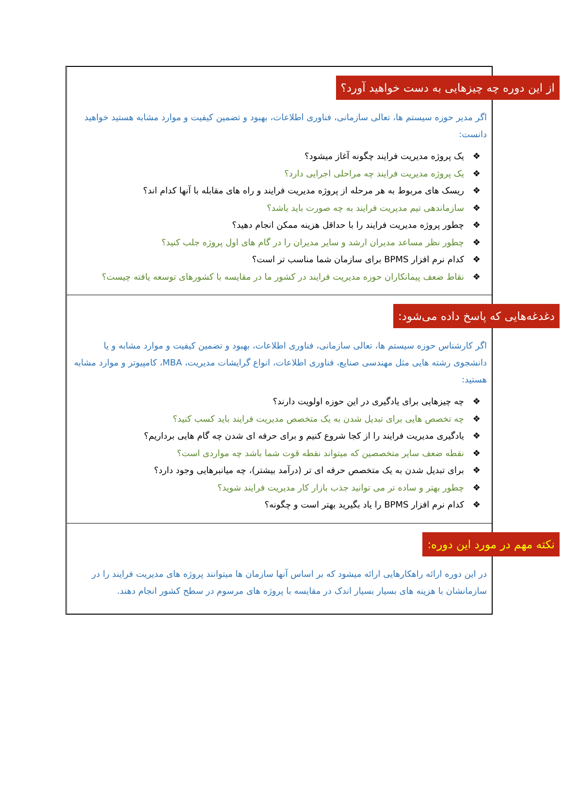از این دوره چه چیزهایی به دست خواهید آورد؟
اگر مدیر حوزه سیستم ها، تعالی سازمانی، فناوری اطلاعات، بهبود و تضمین کیفیت و موارد مشابه هستید خواهید دانست:
❖ یک پروژه مدیریت فرایند چگونه آغاز میشود؟
❖ یک پروژه مدیریت فرایند چه مراحلی اجرایی دارد؟
❖ ریسک های مربوط به هر مرحله از پروژه مدیریت فرایند و راه های مقابله با آنها کدام اند؟
❖ سازماندهی تیم مدیریت فرایند به چه صورت باید باشد؟
❖ چطور پروژه مدیریت فرایند را با حداقل هزینه ممکن انجام دهید؟
❖ چطور نظر مساعد مدیران ارشد و سایر مدیران را در گام های اول پروژه جلب کنید؟
❖ کدام نرم افزار BPMS برای سازمان شما مناسب تر است؟
❖ نقاط ضعف پیمانکاران حوزه مدیریت فرایند در کشور ما در مقایسه با کشورهای توسعه یافته چیست؟
دغدغه‌هایی که پاسخ داده می‌شود:
اگر کارشناس حوزه سیستم ها، تعالی سازمانی، فناوری اطلاعات، بهبود و تضمین کیفیت و موارد مشابه و یا دانشجوی رشته هایی مثل مهندسی صنایع، فناوری اطلاعات، انواع گرایشات مدیریت، MBA، کامپیوتر و موارد مشابه هستید:
❖ چه چیزهایی برای یادگیری در این حوزه اولویت دارند؟
❖ چه تخصص هایی برای تبدیل شدن به یک متخصص مدیریت فرایند باید کسب کنید؟
❖ یادگیری مدیریت فرایند را از کجا شروع کنیم و برای حرفه ای شدن چه گام هایی برداریم؟
❖ نقطه ضعف سایر متخصصین که میتواند نقطه قوت شما باشد چه مواردی است؟
❖ برای تبدیل شدن به یک متخصص حرفه ای تر (درآمد بیشتر)، چه میانبرهایی وجود دارد؟
❖ چطور بهتر و ساده تر می توانید جذب بازار کار مدیریت فرایند شوید؟
❖ کدام نرم افزار BPMS را یاد بگیرید بهتر است و چگونه؟
نکته مهم در مورد این دوره:
در این دوره ارائه راهکارهایی ارائه میشود که بر اساس آنها سازمان ها میتوانند پروژه های مدیریت فرایند را در سازمانشان با هزینه های بسیار بسیار اندک در مقایسه با پروژه های مرسوم در سطح کشور انجام دهند.